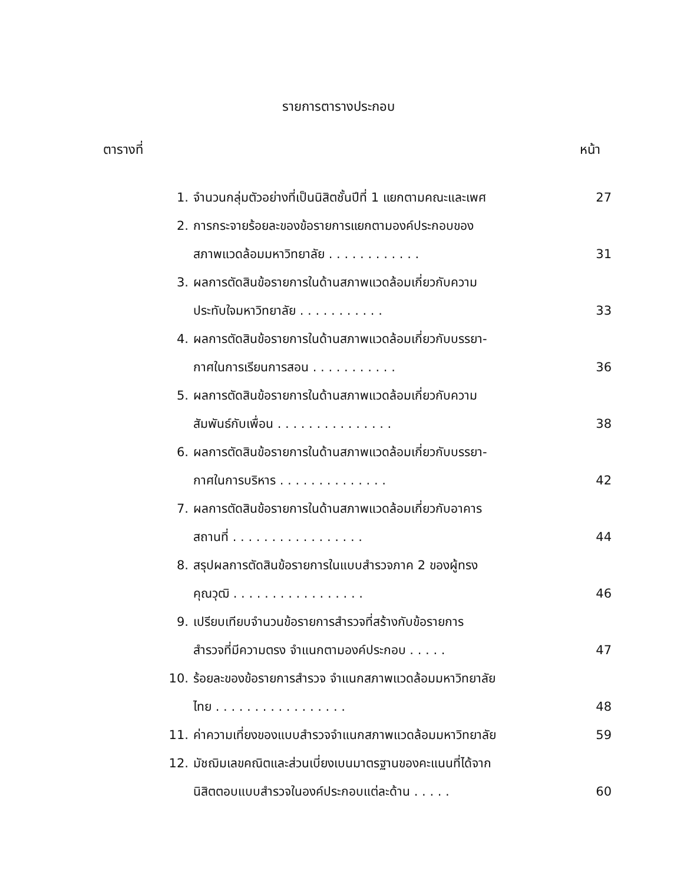รายการตารางประกอบ
ตารางที่ หน้า
| 1. | จำนวนกลุ่มตัวอย่างที่เป็นนิสิตชั้นปีที่ 1 แยกตามคณะและเพศ | 27 |
| 2. | การกระจายร้อยละของข้อรายการแยกตามองค์ประกอบของ | |
| | สภาพแวดล้อมมหาวิทยาลัย . . . . . . . . . . . . | 31 |
| 3. | ผลการตัดสินข้อรายการในด้านสภาพแวดล้อมเกี่ยวกับความ | |
| | ประทับใจมหาวิทยาลัย . . . . . . . . . . . | 33 |
| 4. | ผลการตัดสินข้อรายการในด้านสภาพแวดล้อมเกี่ยวกับบรรยา- | |
| | กาศในการเรียนการสอน . . . . . . . . . . . | 36 |
| 5. | ผลการตัดสินข้อรายการในด้านสภาพแวดล้อมเกี่ยวกับความ | |
| | สัมพันธ์กับเพื่อน . . . . . . . . . . . . . . . | 38 |
| 6. | ผลการตัดสินข้อรายการในด้านสภาพแวดล้อมเกี่ยวกับบรรยา- | |
| | กาศในการบริหาร . . . . . . . . . . . . . . | 42 |
| 7. | ผลการตัดสินข้อรายการในด้านสภาพแวดล้อมเกี่ยวกับอาคาร | |
| | สถานที่ . . . . . . . . . . . . . . . . . | 44 |
| 8. | สรุปผลการตัดสินข้อรายการในแบบสำรวจภาค 2 ของผู้ทรง | |
| | คุณวุฒิ . . . . . . . . . . . . . . . . . | 46 |
| 9. | เปรียบเทียบจำนวนข้อรายการสำรวจที่สร้างกับข้อรายการ | |
| | สำรวจที่มีความตรง จำแนกตามองค์ประกอบ . . . . . | 47 |
| 10. | ร้อยละของข้อรายการสำรวจ จำแนกสภาพแวดล้อมมหาวิทยาลัย | |
| | ไทย . . . . . . . . . . . . . . . . . | 48 |
| 11. | ค่าความเที่ยงของแบบสำรวจจำแนกสภาพแวดล้อมมหาวิทยาลัย | 59 |
| 12. | มัชฌิมเลขคณิตและส่วนเบี่ยงเบนมาตรฐานของคะแนนที่ได้จาก | |
| | นิสิตตอบแบบสำรวจในองค์ประกอบแต่ละด้าน . . . . . | 60 |